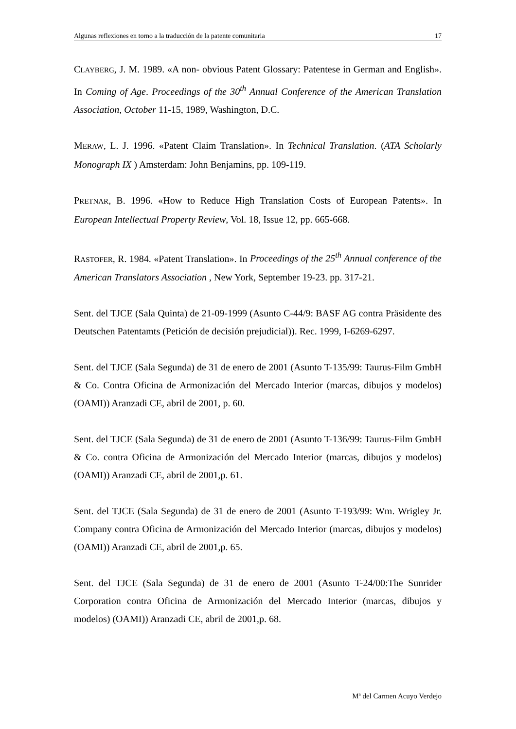Algunas reflexiones en torno a la traducción de la patente comunitaria 17
CLAYBERG, J. M. 1989. «A non- obvious Patent Glossary: Patentese in German and English». In Coming of Age. Proceedings of the 30<sup>th</sup> Annual Conference of the American Translation Association, October 11-15, 1989, Washington, D.C.
MERAW, L. J. 1996. «Patent Claim Translation». In Technical Translation. (ATA Scholarly Monograph IX ) Amsterdam: John Benjamins, pp. 109-119.
PRETNAR, B. 1996. «How to Reduce High Translation Costs of European Patents». In European Intellectual Property Review, Vol. 18, Issue 12, pp. 665-668.
RASTOFER, R. 1984. «Patent Translation». In Proceedings of the 25<sup>th</sup> Annual conference of the American Translators Association , New York, September 19-23. pp. 317-21.
Sent. del TJCE (Sala Quinta) de 21-09-1999 (Asunto C-44/9: BASF AG contra Präsidente des Deutschen Patentamts (Petición de decisión prejudicial)). Rec. 1999, I-6269-6297.
Sent. del TJCE (Sala Segunda) de 31 de enero de 2001 (Asunto T-135/99: Taurus-Film GmbH & Co. Contra Oficina de Armonización del Mercado Interior (marcas, dibujos y modelos) (OAMI)) Aranzadi CE, abril de 2001, p. 60.
Sent. del TJCE (Sala Segunda) de 31 de enero de 2001 (Asunto T-136/99: Taurus-Film GmbH & Co. contra Oficina de Armonización del Mercado Interior (marcas, dibujos y modelos) (OAMI)) Aranzadi CE, abril de 2001,p. 61.
Sent. del TJCE (Sala Segunda) de 31 de enero de 2001 (Asunto T-193/99: Wm. Wrigley Jr. Company contra Oficina de Armonización del Mercado Interior (marcas, dibujos y modelos) (OAMI)) Aranzadi CE, abril de 2001,p. 65.
Sent. del TJCE (Sala Segunda) de 31 de enero de 2001 (Asunto T-24/00:The Sunrider Corporation contra Oficina de Armonización del Mercado Interior (marcas, dibujos y modelos) (OAMI)) Aranzadi CE, abril de 2001,p. 68.
Mª del Carmen Acuyo Verdejo